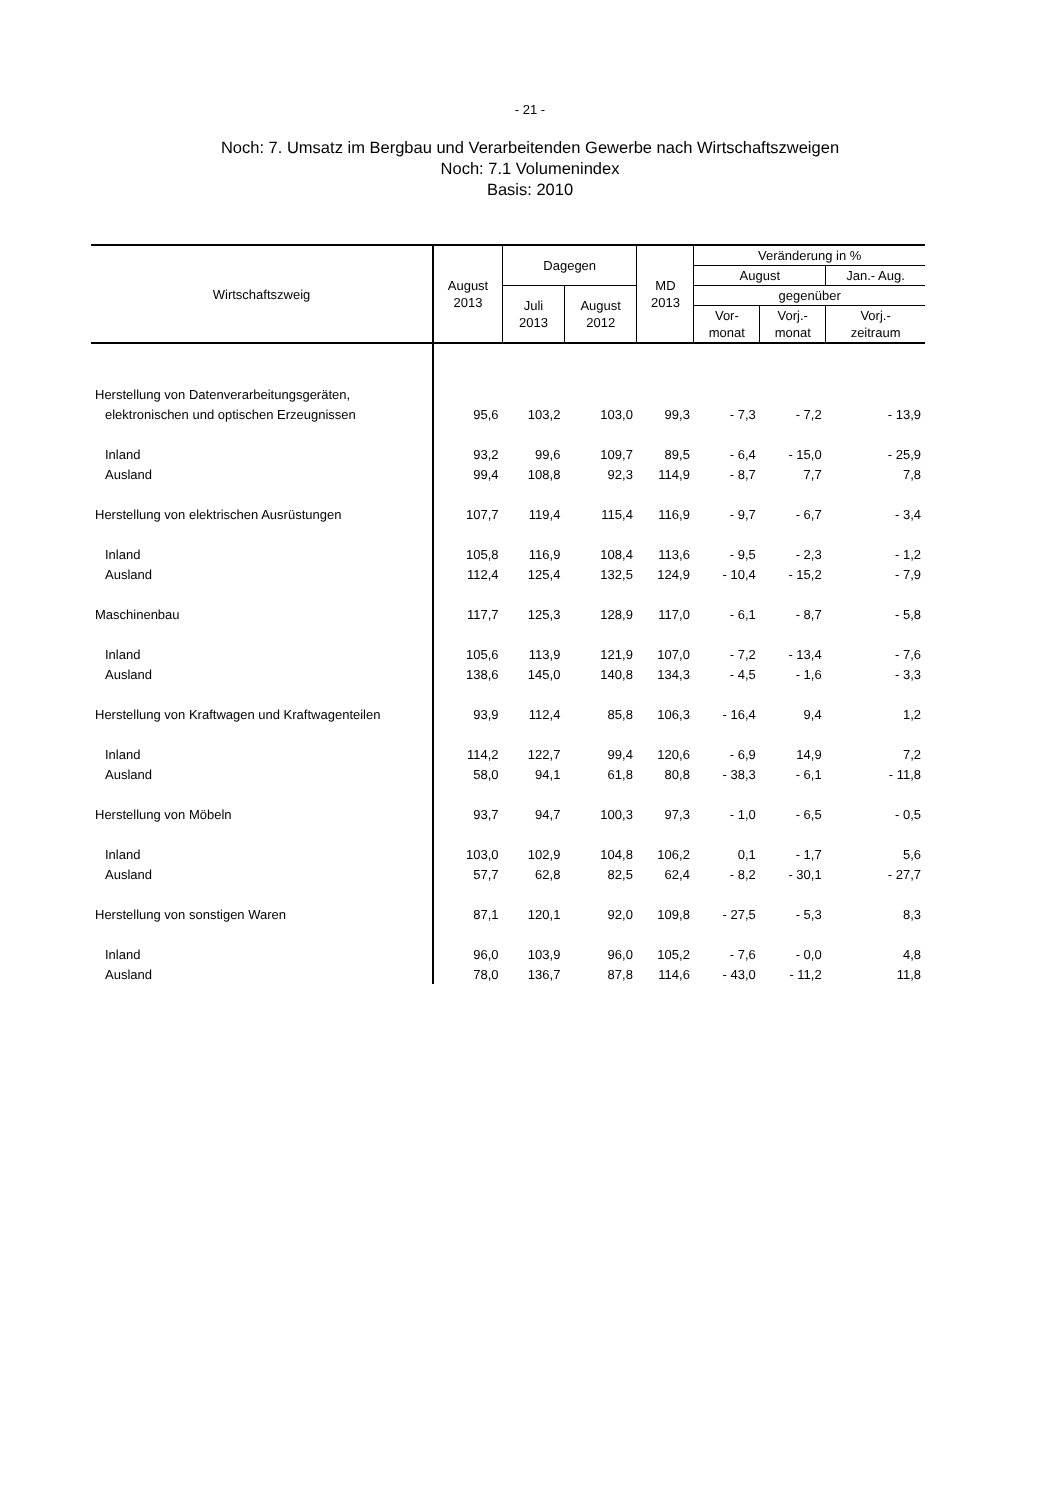- 21 -
Noch: 7. Umsatz im Bergbau und Verarbeitenden Gewerbe nach Wirtschaftszweigen
Noch: 7.1 Volumenindex
Basis: 2010
| Wirtschaftszweig | August 2013 | Dagegen | | MD 2013 | Veränderung in % | | |
| --- | --- | --- | --- | --- | --- | --- | --- |
| | | | | | August | | Jan.- Aug. |
| | | Juli 2013 | August 2012 | | gegenüber | | |
| | | | | | Vor- monat | Vorj.- monat | Vorj.- zeitraum |
| Herstellung von Datenverarbeitungsgeräten, | | | | | | | |
| elektronischen und optischen Erzeugnissen | 95,6 | 103,2 | 103,0 | 99,3 | - 7,3 | - 7,2 | - 13,9 |
| Inland | 93,2 | 99,6 | 109,7 | 89,5 | - 6,4 | - 15,0 | - 25,9 |
| Ausland | 99,4 | 108,8 | 92,3 | 114,9 | - 8,7 | 7,7 | 7,8 |
| Herstellung von elektrischen Ausrüstungen | 107,7 | 119,4 | 115,4 | 116,9 | - 9,7 | - 6,7 | - 3,4 |
| Inland | 105,8 | 116,9 | 108,4 | 113,6 | - 9,5 | - 2,3 | - 1,2 |
| Ausland | 112,4 | 125,4 | 132,5 | 124,9 | - 10,4 | - 15,2 | - 7,9 |
| Maschinenbau | 117,7 | 125,3 | 128,9 | 117,0 | - 6,1 | - 8,7 | - 5,8 |
| Inland | 105,6 | 113,9 | 121,9 | 107,0 | - 7,2 | - 13,4 | - 7,6 |
| Ausland | 138,6 | 145,0 | 140,8 | 134,3 | - 4,5 | - 1,6 | - 3,3 |
| Herstellung von Kraftwagen und Kraftwagenteilen | 93,9 | 112,4 | 85,8 | 106,3 | - 16,4 | 9,4 | 1,2 |
| Inland | 114,2 | 122,7 | 99,4 | 120,6 | - 6,9 | 14,9 | 7,2 |
| Ausland | 58,0 | 94,1 | 61,8 | 80,8 | - 38,3 | - 6,1 | - 11,8 |
| Herstellung von Möbeln | 93,7 | 94,7 | 100,3 | 97,3 | - 1,0 | - 6,5 | - 0,5 |
| Inland | 103,0 | 102,9 | 104,8 | 106,2 | 0,1 | - 1,7 | 5,6 |
| Ausland | 57,7 | 62,8 | 82,5 | 62,4 | - 8,2 | - 30,1 | - 27,7 |
| Herstellung von sonstigen Waren | 87,1 | 120,1 | 92,0 | 109,8 | - 27,5 | - 5,3 | 8,3 |
| Inland | 96,0 | 103,9 | 96,0 | 105,2 | - 7,6 | - 0,0 | 4,8 |
| Ausland | 78,0 | 136,7 | 87,8 | 114,6 | - 43,0 | - 11,2 | 11,8 |